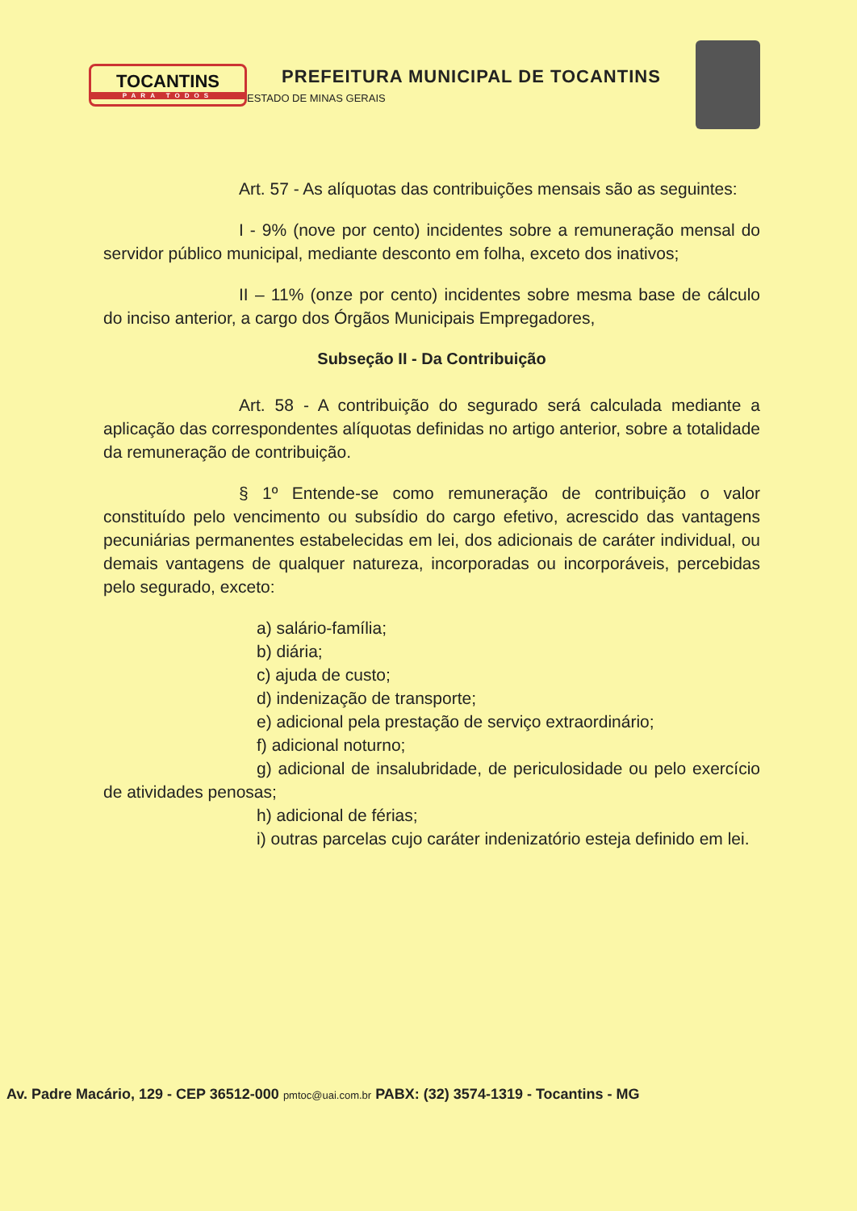TOCANTINS
PARA TODOS
PREFEITURA MUNICIPAL DE TOCANTINS
ESTADO DE MINAS GERAIS
Art. 57 - As alíquotas das contribuições mensais são as seguintes:
I - 9% (nove por cento) incidentes sobre a remuneração mensal do servidor público municipal, mediante desconto em folha, exceto dos inativos;
II – 11% (onze por cento) incidentes sobre mesma base de cálculo do inciso anterior, a cargo dos Órgãos Municipais Empregadores,
Subseção II - Da Contribuição
Art. 58 - A contribuição do segurado será calculada mediante a aplicação das correspondentes alíquotas definidas no artigo anterior, sobre a totalidade da remuneração de contribuição.
§ 1º Entende-se como remuneração de contribuição o valor constituído pelo vencimento ou subsídio do cargo efetivo, acrescido das vantagens pecuniárias permanentes estabelecidas em lei, dos adicionais de caráter individual, ou demais vantagens de qualquer natureza, incorporadas ou incorporáveis, percebidas pelo segurado, exceto:
a) salário-família;
b) diária;
c) ajuda de custo;
d) indenização de transporte;
e) adicional pela prestação de serviço extraordinário;
f) adicional noturno;
g) adicional de insalubridade, de periculosidade ou pelo exercício de atividades penosas;
h) adicional de férias;
i) outras parcelas cujo caráter indenizatório esteja definido em lei.
Av. Padre Macário, 129 - CEP 36512-000 pmtoc@uai.com.br PABX: (32) 3574-1319 - Tocantins - MG